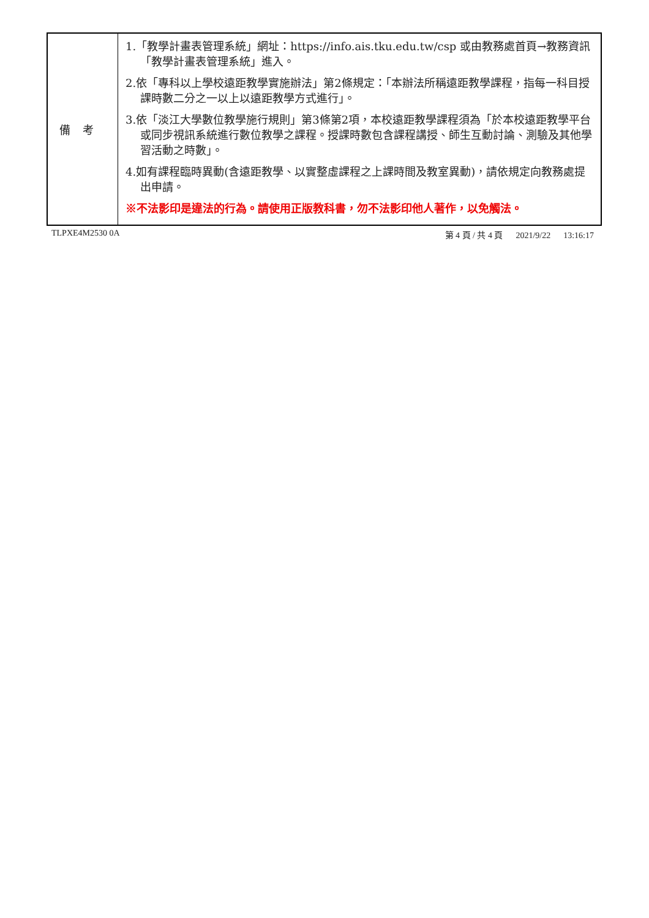| 備考 | 1.「教學計畫表管理系統」網址： https://info.ais.tku.edu.tw/csp 或由教務處首頁→教務資訊「教學計畫表管理系統」進入。 2.依「專科以上學校遠距教學實施辦法」第2條規定：「本辦法所稱遠距教學課程，指每一科目授課時數二分之一以上以遠距教學方式進行」。 3.依「淡江大學數位教學施行規則」第3條第2項，本校遠距教學課程須為「於本校遠距教學平台或同步視訊系統進行數位教學之課程。授課時數包含課程講授、師生互動討論、測驗及其他學習活動之時數」。 4.如有課程臨時異動(含遠距教學、以實整虛課程之上課時間及教室異動)，請依規定向教務處提出申請。 ※不法影印是違法的行為。請使用正版教科書，勿不法影印他人著作，以免觸法。 |
TLPXE4M2530 0A 第 4 頁 / 共 4 頁 2021/9/22 13:16:17